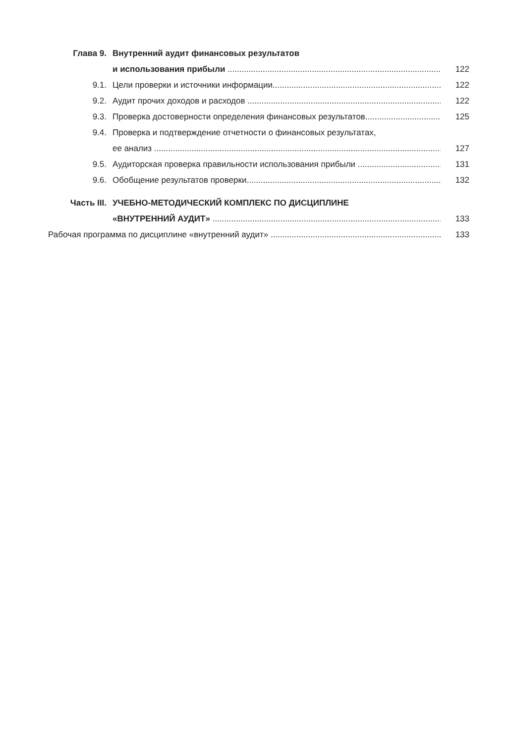Глава 9. Внутренний аудит финансовых результатов
и использования прибыли 122
9.1. Цели проверки и источники информации 122
9.2. Аудит прочих доходов и расходов 122
9.3. Проверка достоверности определения финансовых результатов 125
9.4. Проверка и подтверждение отчетности о финансовых результатах,
ее анализ 127
9.5. Аудиторская проверка правильности использования прибыли 131
9.6. Обобщение результатов проверки 132
Часть III. УЧЕБНО-МЕТОДИЧЕСКИЙ КОМПЛЕКС ПО ДИСЦИПЛИНЕ
«ВНУТРЕННИЙ АУДИТ» 133
Рабочая программа по дисциплине «внутренний аудит» 133